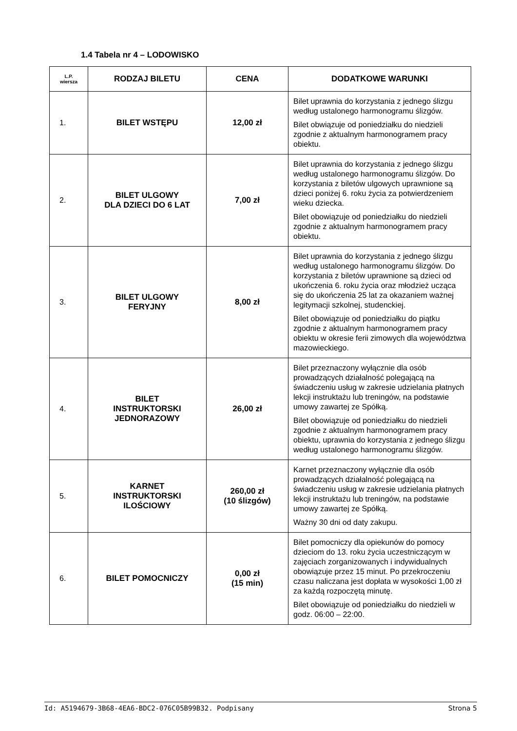1.4 Tabela nr 4 – LODOWISKO
| L.P. wiersza | RODZAJ BILETU | CENA | DODATKOWE WARUNKI |
| --- | --- | --- | --- |
| 1. | BILET WSTĘPU | 12,00 zł | Bilet uprawnia do korzystania z jednego ślizgu według ustalonego harmonogramu ślizgów. Bilet obwiązuje od poniedziałku do niedzieli zgodnie z aktualnym harmonogramem pracy obiektu. |
| 2. | BILET ULGOWY DLA DZIECI DO 6 LAT | 7,00 zł | Bilet uprawnia do korzystania z jednego ślizgu według ustalonego harmonogramu ślizgów. Do korzystania z biletów ulgowych uprawnione są dzieci poniżej 6. roku życia za potwierdzeniem wieku dziecka. Bilet obowiązuje od poniedziałku do niedzieli zgodnie z aktualnym harmonogramem pracy obiektu. |
| 3. | BILET ULGOWY FERYJNY | 8,00 zł | Bilet uprawnia do korzystania z jednego ślizgu według ustalonego harmonogramu ślizgów. Do korzystania z biletów uprawnione są dzieci od ukończenia 6. roku życia oraz młodzież ucząca się do ukończenia 25 lat za okazaniem ważnej legitymacji szkolnej, studenckiej. Bilet obowiązuje od poniedziałku do piątku zgodnie z aktualnym harmonogramem pracy obiektu w okresie ferii zimowych dla województwa mazowieckiego. |
| 4. | BILET INSTRUKTORSKI JEDNORAZOWY | 26,00 zł | Bilet przeznaczony wyłącznie dla osób prowadzących działalność polegającą na świadczeniu usług w zakresie udzielania płatnych lekcji instruktażu lub treningów, na podstawie umowy zawartej ze Spółką. Bilet obowiązuje od poniedziałku do niedzieli zgodnie z aktualnym harmonogramem pracy obiektu, uprawnia do korzystania z jednego ślizgu według ustalonego harmonogramu ślizgów. |
| 5. | KARNET INSTRUKTORSKI ILOŚCIOWY | 260,00 zł (10 ślizgów) | Karnet przeznaczony wyłącznie dla osób prowadzących działalność polegającą na świadczeniu usług w zakresie udzielania płatnych lekcji instruktażu lub treningów, na podstawie umowy zawartej ze Spółką. Ważny 30 dni od daty zakupu. |
| 6. | BILET POMOCNICZY | 0,00 zł (15 min) | Bilet pomocniczy dla opiekunów do pomocy dzieciom do 13. roku życia uczestniczącym w zajęciach zorganizowanych i indywidualnych obowiązuje przez 15 minut. Po przekroczeniu czasu naliczana jest dopłata w wysokości 1,00 zł za każdą rozpoczętą minutę. Bilet obowiązuje od poniedziałku do niedzieli w godz. 06:00 – 22:00. |
Id: A5194679-3B68-4EA6-BDC2-076C05B99B32. Podpisany Strona 5